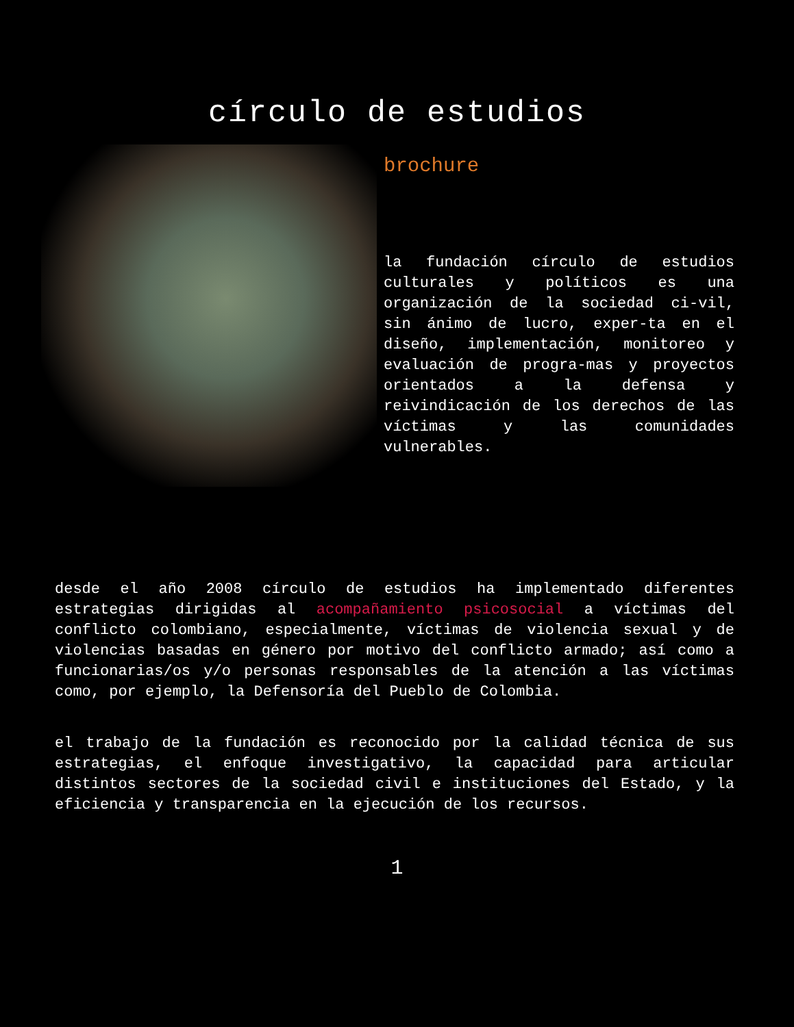círculo de estudios
brochure
la fundación círculo de estudios culturales y políticos es una organización de la sociedad ci-vil, sin ánimo de lucro, exper-ta en el diseño, implementación, monitoreo y evaluación de progra-mas y proyectos orientados a la defensa y reivindicación de los derechos de las víctimas y las comunidades vulnerables.
desde el año 2008 círculo de estudios ha implementado diferentes estrategias dirigidas al acompañamiento psicosocial a víctimas del conflicto colombiano, especialmente, víctimas de violencia sexual y de violencias basadas en género por motivo del conflicto armado; así como a funcionarias/os y/o personas responsables de la atención a las víctimas como, por ejemplo, la Defensoría del Pueblo de Colombia.
el trabajo de la fundación es reconocido por la calidad técnica de sus estrategias, el enfoque investigativo, la capacidad para articular distintos sectores de la sociedad civil e instituciones del Estado, y la eficiencia y transparencia en la ejecución de los recursos.
1